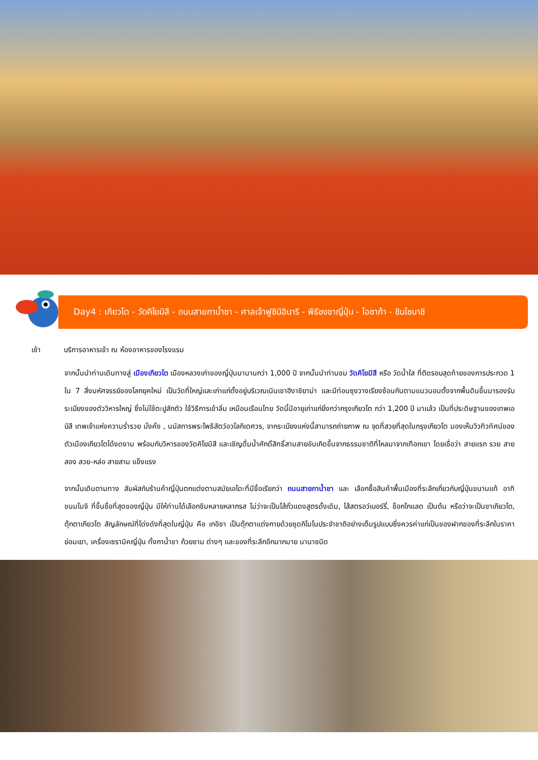Day4 : เกียวโต - วัดคิโยมิสึ - ถนนสายกาน้ำชา - ศาลเจ้าฟูชิมิอินาริ - พิธีชงชาญี่ปุ่น - โอซาก้า - ชินไซบาชิ
เช้า บริการอาหารเช้า ณ ห้องอาหารของโรงแรม
จากนั้นนำท่านเดินทางสู่ เมืองเกียวโต เมืองหลวงเก่าของญี่ปุ่นมานานกว่า 1,000 ปี จากนั้นนำท่านชม วัดคิโยมิสึ หรือ วัดน้ำใส ที่ติดรอบสุดท้ายของการประกวด 1 ใน 7 สิ่งมหัศจรรย์ของโลกยุคใหม่ เป็นวัดที่ใหญ่และเก่าแก่ตั้งอยู่บริเวณเนินเขาฮิงาชิยาม่า และมีท่อนซุงวางเรียงซ้อนกันตามแนวนอนตั้งจากพื้นดินขึ้นมารองรับระเบียงของตัววิหารใหญ่ ซึ่งไม่ใช้ตะปูสักตัว ใช้วิธีการเข้าลิ่ม เหมือนเรือนไทย วัดนี้มีอายุเก่าแก่ยิ่งกว่ากรุงเกียวโต กว่า 1,200 ปี มาแล้ว เป็นที่ประดิษฐานของเทพเอบิสึ เทพเจ้าแห่งความร่ำรวย มั่งคั่ง , นมัสการพระโพธิสัตว์อวโลกิเตศวร, จากระเบียงแห่งนี้สามารถถ่ายภาพ ณ จุดที่สวยที่สุดในกรุงเกียวโต มองเห็นวิวทิวทัศน์ของตัวเมืองเกียวโตได้งดงาม พร้อมกับวิหารของวัดคิโยมิสึ และเชิญดื่มน้ำศักดิ์สิทธิ์สามสายอันเกิดขึ้นจากธรรมชาติที่ไหลมาจากเทือกเขา โดยเชื่อว่า สายแรก รวย สายสอง สวย-หล่อ สายสาม แข็งแรง
จากนั้นเดินตามทาง สัมผัสกับร้านค้าญี่ปุ่นตกแต่งตามสมัยเอโดะที่มีชื่อเรียกว่า ถนนสายกาน้ำชา และ เลือกซื้อสินค้าพื้นเมืองที่ระลึกเกี่ยวกับญี่ปุ่นขนานแท้ อาทิ ขนมโมจิ ที่ขึ้นชื่อที่สุดของญี่ปุ่น มีให้ท่านได้เลือกชิมหลายหลากรส ไม่ว่าจะเป็นไส้ถั่วแดงสูตรดั้งเดิม, ไส้สตรอว์เบอร์รี่, ช็อกโกแลต เป็นต้น หรือว่าจะเป็นชาเกียวโต, ตุ๊กตาเกียวโต สัญลักษณ์ที่โด่งดังที่สุดในญี่ปุ่น คือ เกอิชา เป็นตุ๊กตาแต่งกายด้วยชุดกิโมโนประจำชาติอย่างเต็มรูปแบบซึ่งควรค่าแก่เป็นของฝากของที่ระลึกในราคาย่อมเยา, เครื่องเซรามิคญี่ปุ่น ทั้งกาน้ำชา ถ้วยชาม ต่างๆ และของที่ระลึกอีกมากมาย นานาชนิด